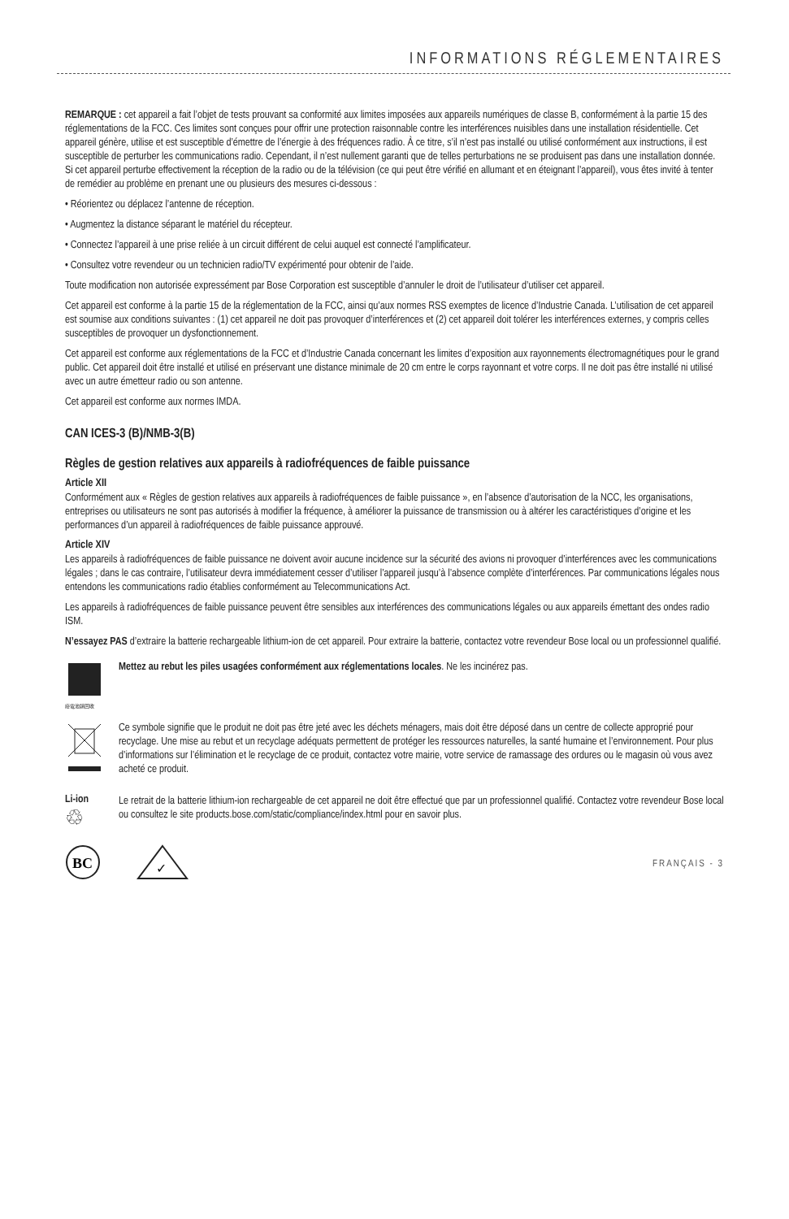INFORMATIONS RÉGLEMENTAIRES
REMARQUE : cet appareil a fait l’objet de tests prouvant sa conformité aux limites imposées aux appareils numériques de classe B, conformément à la partie 15 des réglementations de la FCC. Ces limites sont conçues pour offrir une protection raisonnable contre les interférences nuisibles dans une installation résidentielle. Cet appareil génère, utilise et est susceptible d’émettre de l’énergie à des fréquences radio. À ce titre, s’il n’est pas installé ou utilisé conformément aux instructions, il est susceptible de perturber les communications radio. Cependant, il n’est nullement garanti que de telles perturbations ne se produisent pas dans une installation donnée. Si cet appareil perturbe effectivement la réception de la radio ou de la télévision (ce qui peut être vérifié en allumant et en éteignant l’appareil), vous êtes invité à tenter de remédier au problème en prenant une ou plusieurs des mesures ci-dessous :
• Réorientez ou déplacez l’antenne de réception.
• Augmentez la distance séparant le matériel du récepteur.
• Connectez l’appareil à une prise reliée à un circuit différent de celui auquel est connecté l’amplificateur.
• Consultez votre revendeur ou un technicien radio/TV expérimenté pour obtenir de l’aide.
Toute modification non autorisée expressément par Bose Corporation est susceptible d’annuler le droit de l’utilisateur d’utiliser cet appareil.
Cet appareil est conforme à la partie 15 de la réglementation de la FCC, ainsi qu’aux normes RSS exemptes de licence d’Industrie Canada. L’utilisation de cet appareil est soumise aux conditions suivantes : (1) cet appareil ne doit pas provoquer d’interférences et (2) cet appareil doit tolérer les interférences externes, y compris celles susceptibles de provoquer un dysfonctionnement.
Cet appareil est conforme aux réglementations de la FCC et d’Industrie Canada concernant les limites d’exposition aux rayonnements électromagnétiques pour le grand public. Cet appareil doit être installé et utilisé en préservant une distance minimale de 20 cm entre le corps rayonnant et votre corps. Il ne doit pas être installé ni utilisé avec un autre émetteur radio ou son antenne.
Cet appareil est conforme aux normes IMDA.
CAN ICES-3 (B)/NMB-3(B)
Règles de gestion relatives aux appareils à radiofréquences de faible puissance
Article XII
Conformément aux « Règles de gestion relatives aux appareils à radiofréquences de faible puissance », en l’absence d’autorisation de la NCC, les organisations, entreprises ou utilisateurs ne sont pas autorisés à modifier la fréquence, à améliorer la puissance de transmission ou à altérer les caractéristiques d’origine et les performances d’un appareil à radiofréquences de faible puissance approuvé.
Article XIV
Les appareils à radiofréquences de faible puissance ne doivent avoir aucune incidence sur la sécurité des avions ni provoquer d’interférences avec les communications légales ; dans le cas contraire, l’utilisateur devra immédiatement cesser d’utiliser l’appareil jusqu’à l’absence complète d’interférences. Par communications légales nous entendons les communications radio établies conformément au Telecommunications Act.
Les appareils à radiofréquences de faible puissance peuvent être sensibles aux interférences des communications légales ou aux appareils émettant des ondes radio ISM.
N’essayez PAS d’extraire la batterie rechargeable lithium-ion de cet appareil. Pour extraire la batterie, contactez votre revendeur Bose local ou un professionnel qualifié.
廢電池請回收
Mettez au rebut les piles usagées conformément aux réglementations locales. Ne les incinérez pas.
Ce symbole signifie que le produit ne doit pas être jeté avec les déchets ménagers, mais doit être déposé dans un centre de collecte approprié pour recyclage. Une mise au rebut et un recyclage adéquats permettent de protéger les ressources naturelles, la santé humaine et l’environnement. Pour plus d’informations sur l’élimination et le recyclage de ce produit, contactez votre mairie, votre service de ramassage des ordures ou le magasin où vous avez acheté ce produit.
Li-ion
♲
Le retrait de la batterie lithium-ion rechargeable de cet appareil ne doit être effectué que par un professionnel qualifié. Contactez votre revendeur Bose local ou consultez le site products.bose.com/static/compliance/index.html pour en savoir plus.
BC
✓
FRANÇAIS - 3